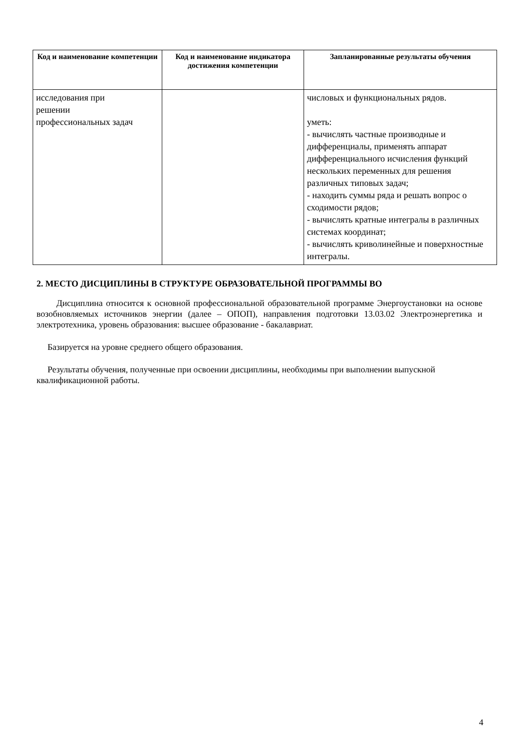| Код и наименование компетенции | Код и наименование индикатора достижения компетенции | Запланированные результаты обучения |
| --- | --- | --- |
| исследования при решении профессиональных задач | | числовых и функциональных рядов. уметь: - вычислять частные производные и дифференциалы, применять аппарат дифференциального исчисления функций нескольких переменных для решения различных типовых задач; - находить суммы ряда и решать вопрос о сходимости рядов; - вычислять кратные интегралы в различных системах координат; - вычислять криволинейные и поверхностные интегралы. |
2. МЕСТО ДИСЦИПЛИНЫ В СТРУКТУРЕ ОБРАЗОВАТЕЛЬНОЙ ПРОГРАММЫ ВО
Дисциплина относится к основной профессиональной образовательной программе Энергоустановки на основе возобновляемых источников энергии (далее – ОПОП), направления подготовки 13.03.02 Электроэнергетика и электротехника, уровень образования: высшее образование - бакалавриат.
Базируется на уровне среднего общего образования.
Результаты обучения, полученные при освоении дисциплины, необходимы при выполнении выпускной квалификационной работы.
4